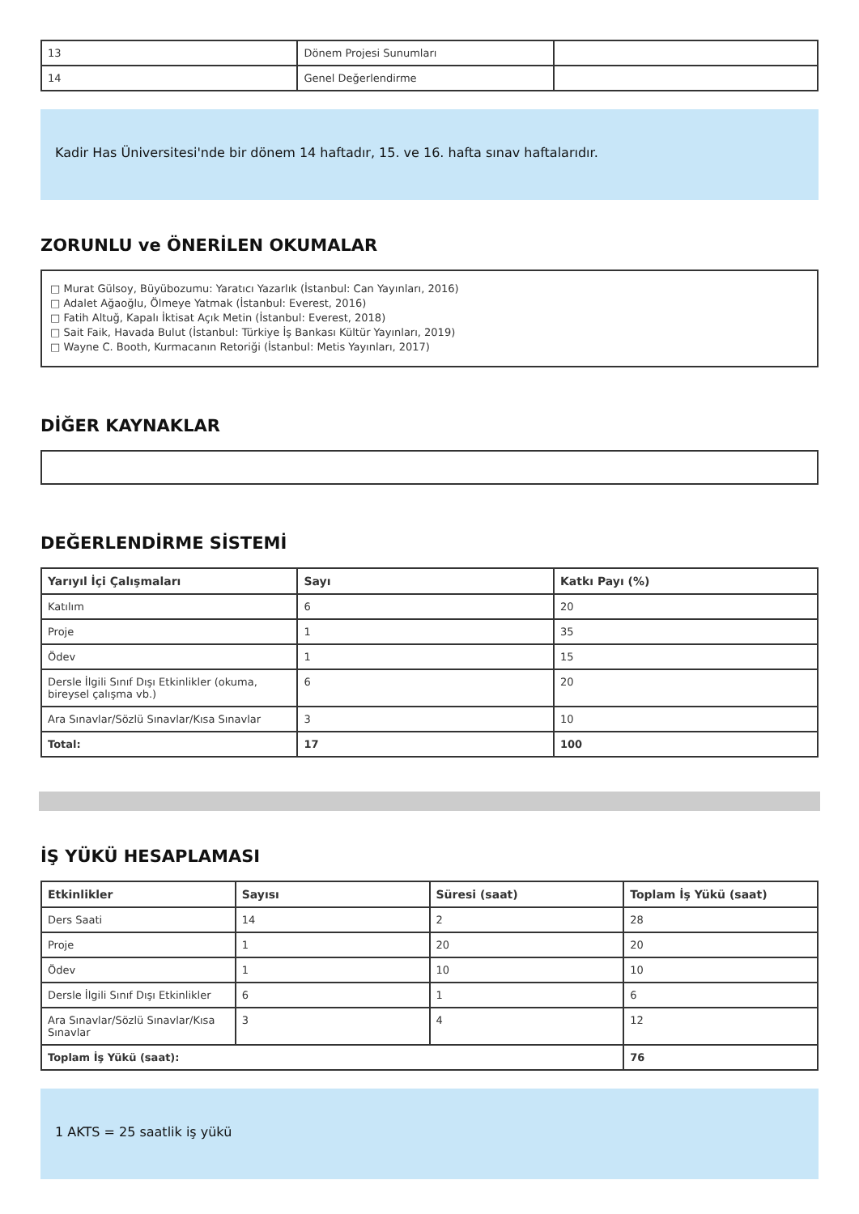| 13 | Dönem Projesi Sunumları | |
| 14 | Genel Değerlendirme | |
Kadir Has Üniversitesi'nde bir dönem 14 haftadır, 15. ve 16. hafta sınav haftalarıdır.
ZORUNLU ve ÖNERİLEN OKUMALAR
□ Murat Gülsoy, Büyübozumu: Yaratıcı Yazarlık (İstanbul: Can Yayınları, 2016)
□ Adalet Ağaoğlu, Ölmeye Yatmak (İstanbul: Everest, 2016)
□ Fatih Altuğ, Kapalı İktisat Açık Metin (İstanbul: Everest, 2018)
□ Sait Faik, Havada Bulut (İstanbul: Türkiye İş Bankası Kültür Yayınları, 2019)
□ Wayne C. Booth, Kurmacanın Retoriği (İstanbul: Metis Yayınları, 2017)
DİĞER KAYNAKLAR
DEĞERLENDİRME SİSTEMİ
| Yarıyıl İçi Çalışmaları | Sayı | Katkı Payı (%) |
| --- | --- | --- |
| Katılım | 6 | 20 |
| Proje | 1 | 35 |
| Ödev | 1 | 15 |
| Dersle İlgili Sınıf Dışı Etkinlikler (okuma, bireysel çalışma vb.) | 6 | 20 |
| Ara Sınavlar/Sözlü Sınavlar/Kısa Sınavlar | 3 | 10 |
| Total: | 17 | 100 |
İŞ YÜKÜ HESAPLAMASI
| Etkinlikler | Sayısı | Süresi (saat) | Toplam İş Yükü (saat) |
| --- | --- | --- | --- |
| Ders Saati | 14 | 2 | 28 |
| Proje | 1 | 20 | 20 |
| Ödev | 1 | 10 | 10 |
| Dersle İlgili Sınıf Dışı Etkinlikler | 6 | 1 | 6 |
| Ara Sınavlar/Sözlü Sınavlar/Kısa Sınavlar | 3 | 4 | 12 |
| Toplam İş Yükü (saat): | | | 76 |
1 AKTS = 25 saatlik iş yükü